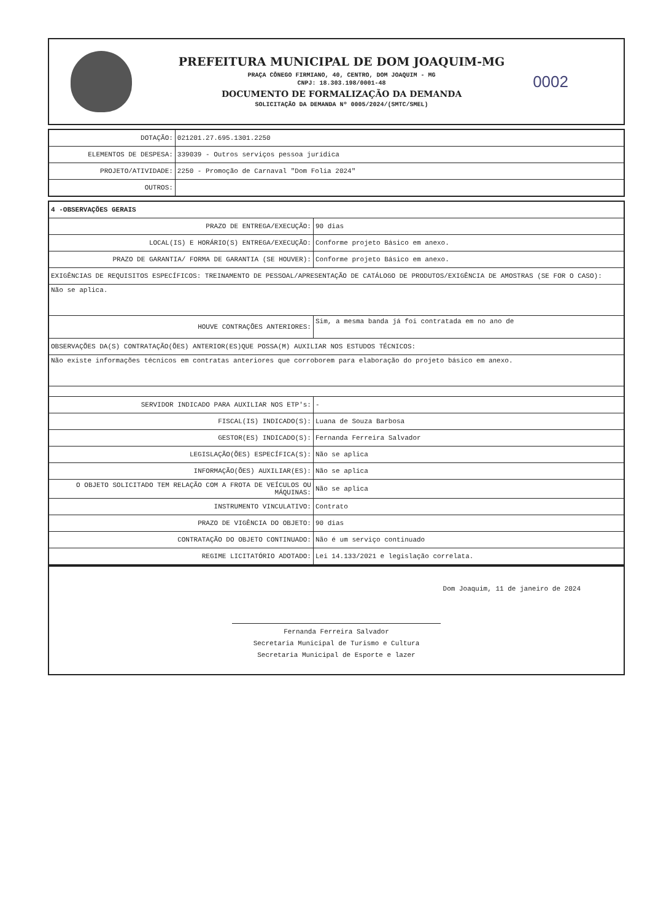PREFEITURA MUNICIPAL DE DOM JOAQUIM-MG
PRAÇA CÔNEGO FIRMIANO, 40, CENTRO, DOM JOAQUIM - MG
CNPJ: 18.303.198/0001-48
DOCUMENTO DE FORMALIZAÇÃO DA DEMANDA
SOLICITAÇÃO DA DEMANDA Nº 0005/2024/(SMTC/SMEL)
0002
| DOTAÇÃO: | 021201.27.695.1301.2250 |
| ELEMENTOS DE DESPESA: | 339039 - Outros serviços pessoa jurídica |
| PROJETO/ATIVIDADE: | 2250 - Promoção de Carnaval "Dom Folia 2024" |
| OUTROS: | |
| 4 -OBSERVAÇÕES GERAIS | |
| PRAZO DE ENTREGA/EXECUÇÃO: | 90 dias |
| LOCAL(IS) E HORÁRIO(S) ENTREGA/EXECUÇÃO: | Conforme projeto Básico em anexo. |
| PRAZO DE GARANTIA/ FORMA DE GARANTIA (SE HOUVER): | Conforme projeto Básico em anexo. |
| EXIGÊNCIAS DE REQUISITOS ESPECÍFICOS: TREINAMENTO DE PESSOAL/APRESENTAÇÃO DE CATÁLOGO DE PRODUTOS/EXIGÊNCIA DE AMOSTRAS (SE FOR O CASO): | |
| Não se aplica. | |
| HOUVE CONTRAÇÕES ANTERIORES: | Sim, a mesma banda já foi contratada em no ano de |
| OBSERVAÇÕES DA(S) CONTRATAÇÃO(ÕES) ANTERIOR(ES)QUE POSSA(M) AUXILIAR NOS ESTUDOS TÉCNICOS: | |
| Não existe informações técnicos em contratas anteriores que corroborem para elaboração do projeto básico em anexo. | |
| SERVIDOR INDICADO PARA AUXILIAR NOS ETP's: | - |
| FISCAL(IS) INDICADO(S): | Luana de Souza Barbosa |
| GESTOR(ES) INDICADO(S): | Fernanda Ferreira Salvador |
| LEGISLAÇÃO(ÕES) ESPECÍFICA(S): | Não se aplica |
| INFORMAÇÃO(ÕES) AUXILIAR(ES): | Não se aplica |
| O OBJETO SOLICITADO TEM RELAÇÃO COM A FROTA DE VEÍCULOS OU MÁQUINAS: | Não se aplica |
| INSTRUMENTO VINCULATIVO: | Contrato |
| PRAZO DE VIGÊNCIA DO OBJETO: | 90 dias |
| CONTRATAÇÃO DO OBJETO CONTINUADO: | Não é um serviço continuado |
| REGIME LICITATÓRIO ADOTADO: | Lei 14.133/2021 e legislação correlata. |
Dom Joaquim, 11 de janeiro de 2024
Fernanda Ferreira Salvador
Secretaria Municipal de Turismo e Cultura
Secretaria Municipal de Esporte e lazer